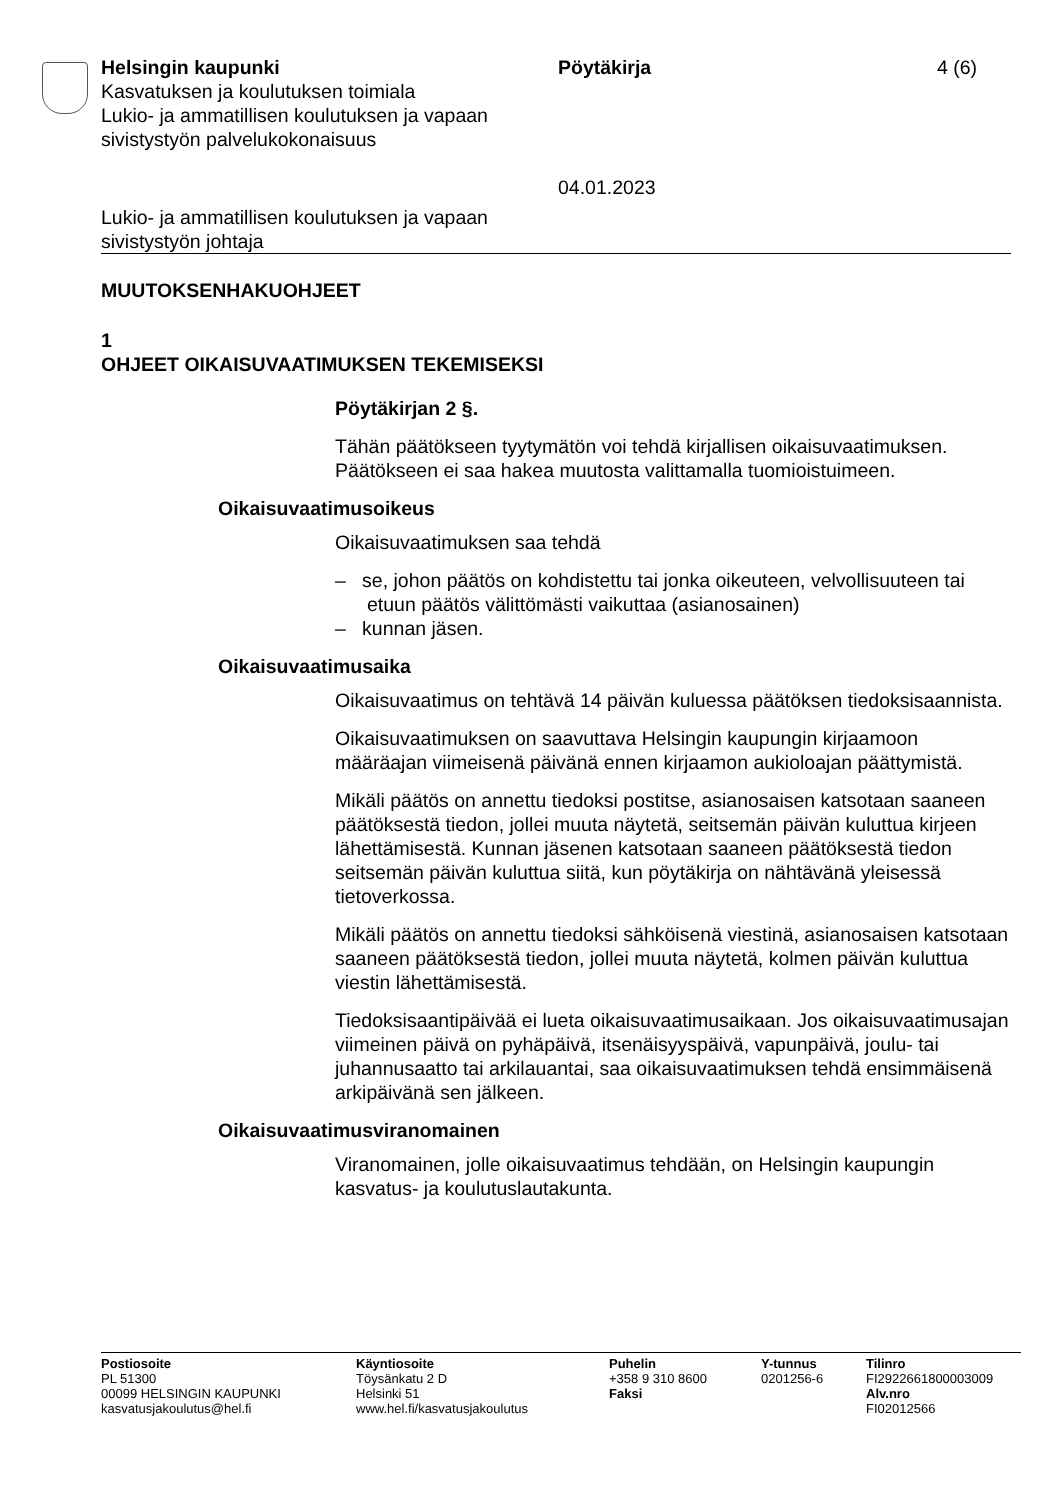Helsingin kaupunki
Kasvatuksen ja koulutuksen toimiala
Lukio- ja ammatillisen koulutuksen ja vapaan sivistystyön palvelukokonaisuus
Pöytäkirja
04.01.2023
4 (6)
Lukio- ja ammatillisen koulutuksen ja vapaan
sivistystyön johtaja
MUUTOKSENHAKUOHJEET
1
OHJEET OIKAISUVAATIMUKSEN TEKEMISEKSI
Pöytäkirjan 2 §.
Tähän päätökseen tyytymätön voi tehdä kirjallisen oikaisuvaatimuksen. Päätökseen ei saa hakea muutosta valittamalla tuomioistuimeen.
Oikaisuvaatimusoikeus
Oikaisuvaatimuksen saa tehdä
– se, johon päätös on kohdistettu tai jonka oikeuteen, velvollisuuteen tai etuun päätös välittömästi vaikuttaa (asianosainen)
– kunnan jäsen.
Oikaisuvaatimusaika
Oikaisuvaatimus on tehtävä 14 päivän kuluessa päätöksen tiedoksi­saannista.
Oikaisuvaatimuksen on saavuttava Helsingin kaupungin kirjaamoon määräajan viimeisenä päivänä ennen kirjaamon aukioloajan päättymis­tä.
Mikäli päätös on annettu tiedoksi postitse, asianosaisen katsotaan saaneen päätöksestä tiedon, jollei muuta näytetä, seitsemän päivän kuluttua kirjeen lähettämisestä. Kunnan jäsenen katsotaan saaneen päätöksestä tiedon seitsemän päivän kuluttua siitä, kun pöytäkirja on nähtävänä yleisessä tietoverkossa.
Mikäli päätös on annettu tiedoksi sähköisenä viestinä, asianosaisen katsotaan saaneen päätöksestä tiedon, jollei muuta näytetä, kolmen päivän kuluttua viestin lähettämisestä.
Tiedoksisaantipäivää ei lueta oikaisuvaatimusaikaan. Jos oikaisuvaati­musajan viimeinen päivä on pyhäpäivä, itsenäisyyspäivä, vapunpäivä, joulu- tai juhannusaatto tai arkilauantai, saa oikaisuvaatimuksen tehdä ensimmäisenä arkipäivänä sen jälkeen.
Oikaisuvaatimusviranomainen
Viranomainen, jolle oikaisuvaatimus tehdään, on Helsingin kaupungin kasvatus- ja koulutuslautakunta.
Postiosoite
PL 51300
00099 HELSINGIN KAUPUNKI
kasvatusjakoulutus@hel.fi
Käyntiosoite
Töysänkatu 2 D
Helsinki 51
www.hel.fi/kasvatusjakoulutus
Puhelin
+358 9 310 8600
Faksi
Y-tunnus
0201256-6
Tilinro
FI2922661800003009
Alv.nro
FI02012566